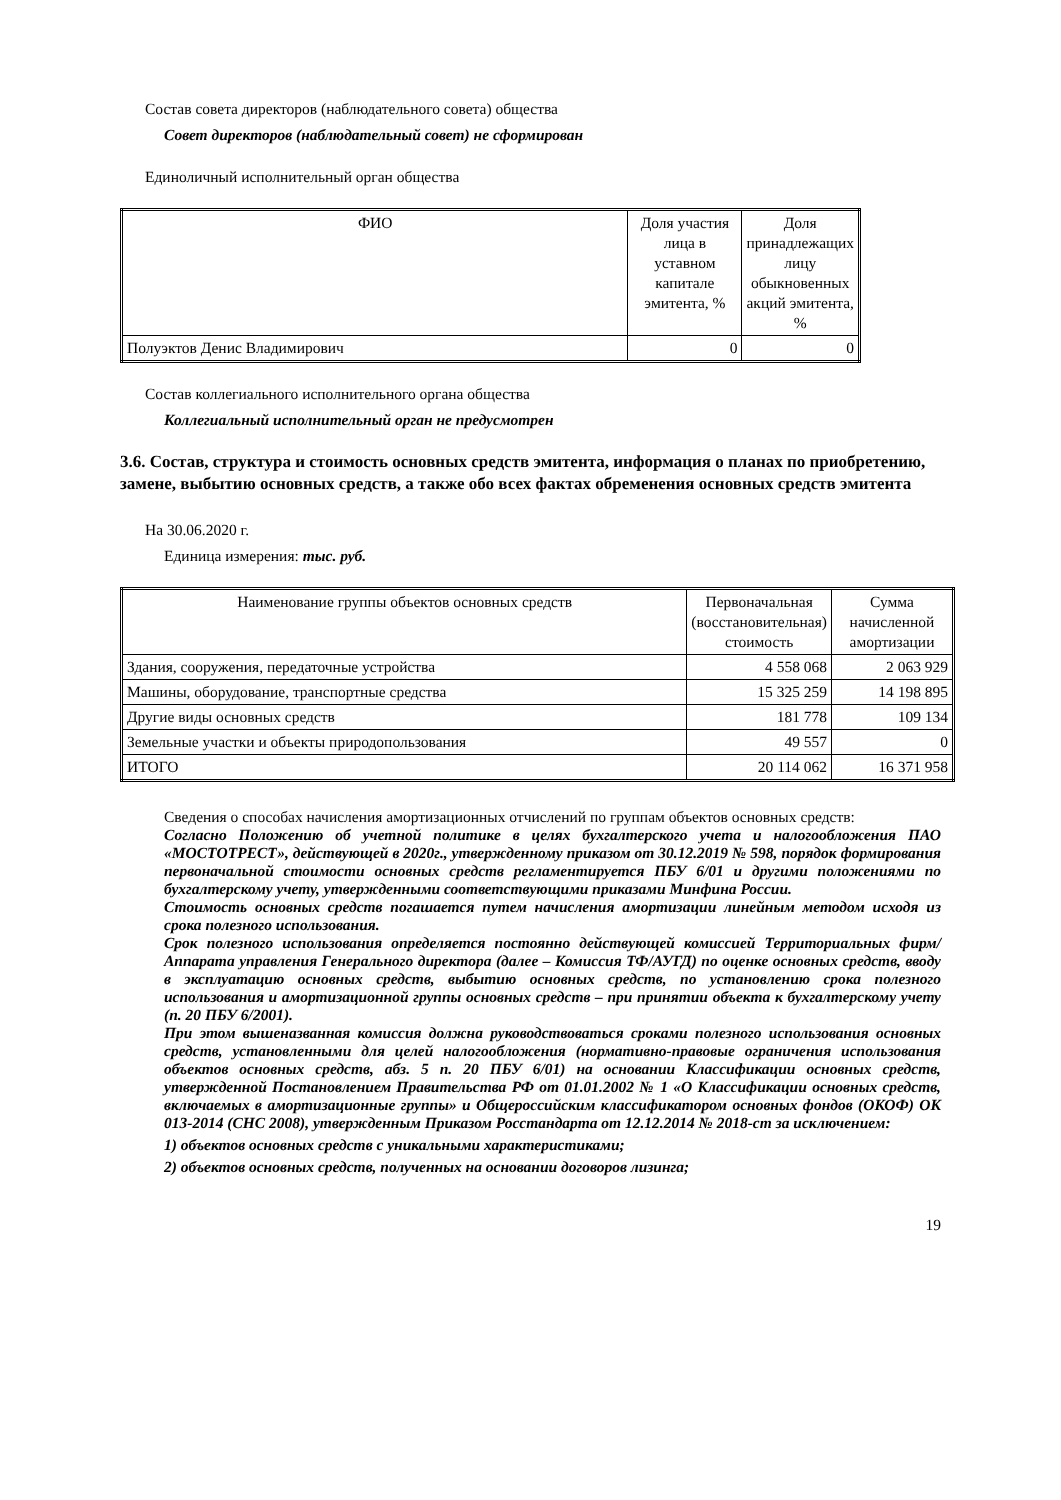Состав совета директоров (наблюдательного совета) общества
Совет директоров (наблюдательный совет) не сформирован
Единоличный исполнительный орган общества
| ФИО | Доля участия лица в уставном капитале эмитента, % | Доля принадлежащих лицу обыкновенных акций эмитента, % |
| --- | --- | --- |
| Полуэктов Денис Владимирович | 0 | 0 |
Состав коллегиального исполнительного органа общества
Коллегиальный исполнительный орган не предусмотрен
3.6. Состав, структура и стоимость основных средств эмитента, информация о планах по приобретению, замене, выбытию основных средств, а также обо всех фактах обременения основных средств эмитента
На 30.06.2020 г.
Единица измерения: тыс. руб.
| Наименование группы объектов основных средств | Первоначальная (восстановительная) стоимость | Сумма начисленной амортизации |
| --- | --- | --- |
| Здания, сооружения, передаточные устройства | 4 558 068 | 2 063 929 |
| Машины, оборудование, транспортные средства | 15 325 259 | 14 198 895 |
| Другие виды основных средств | 181 778 | 109 134 |
| Земельные участки и объекты природопользования | 49 557 | 0 |
| ИТОГО | 20 114 062 | 16 371 958 |
Сведения о способах начисления амортизационных отчислений по группам объектов основных средств:
Согласно Положению об учетной политике в целях бухгалтерского учета и налогообложения ПАО «МОСТОТРЕСТ», действующей в 2020г., утвержденному приказом от 30.12.2019 № 598, порядок формирования первоначальной стоимости основных средств регламентируется ПБУ 6/01 и другими положениями по бухгалтерскому учету, утвержденными соответствующими приказами Минфина России.
Стоимость основных средств погашается путем начисления амортизации линейным методом исходя из срока полезного использования.
Срок полезного использования определяется постоянно действующей комиссией Территориальных фирм/Аппарата управления Генерального директора (далее – Комиссия ТФ/АУГД) по оценке основных средств, вводу в эксплуатацию основных средств, выбытию основных средств, по установлению срока полезного использования и амортизационной группы основных средств – при принятии объекта к бухгалтерскому учету (п. 20 ПБУ 6/2001).
При этом вышеназванная комиссия должна руководствоваться сроками полезного использования основных средств, установленными для целей налогообложения (нормативно-правовые ограничения использования объектов основных средств, абз. 5 п. 20 ПБУ 6/01) на основании Классификации основных средств, утвержденной Постановлением Правительства РФ от 01.01.2002 № 1 «О Классификации основных средств, включаемых в амортизационные группы» и Общероссийским классификатором основных фондов (ОКОФ) ОК 013-2014 (СНС 2008), утвержденным Приказом Росстандарта от 12.12.2014 № 2018-ст за исключением:
1) объектов основных средств с уникальными характеристиками;
2) объектов основных средств, полученных на основании договоров лизинга;
19